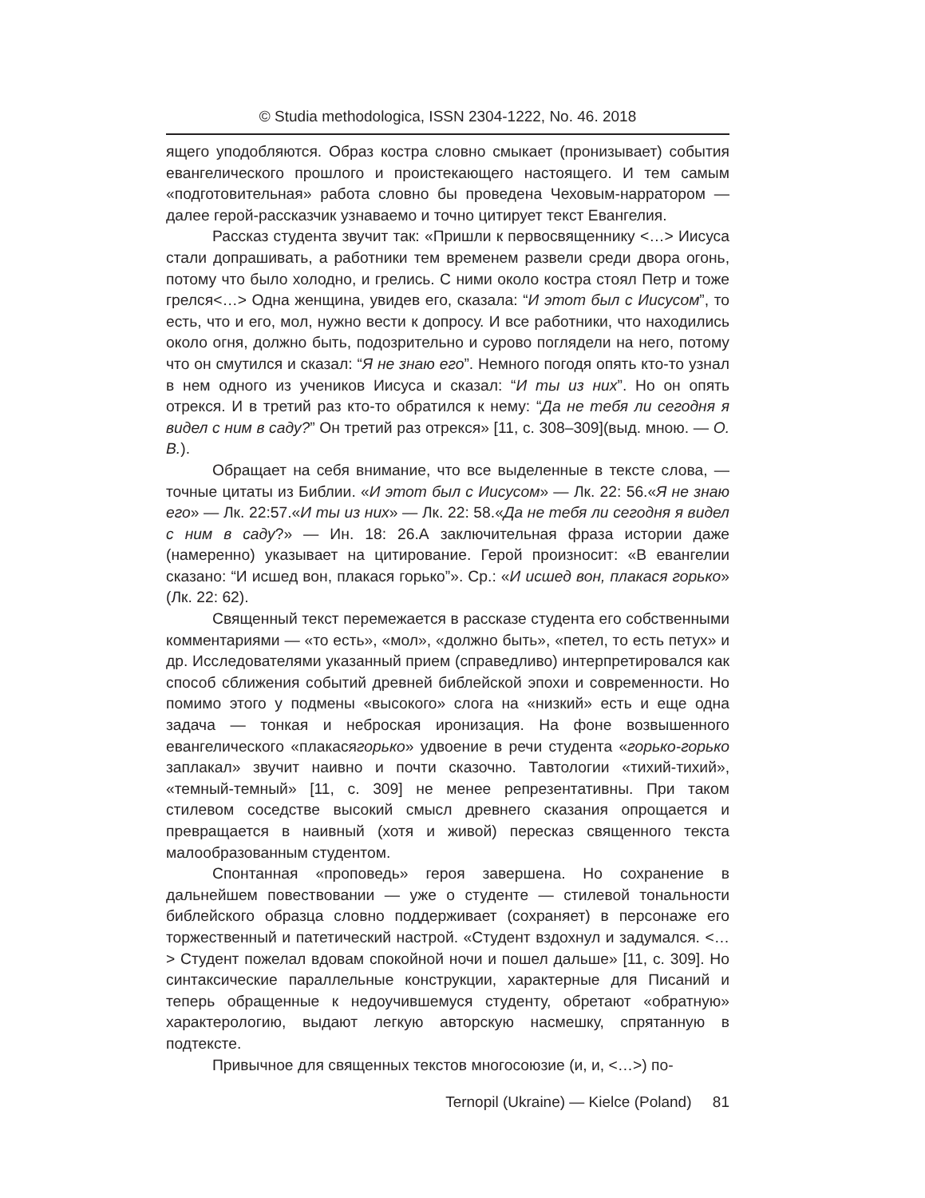© Studia methodologica, ISSN 2304-1222, No. 46. 2018
ящего уподобляются. Образ костра словно смыкает (пронизывает) события евангелического прошлого и проистекающего настоящего. И тем самым «подготовительная» работа словно бы проведена Чеховым-нарратором — далее герой-рассказчик узнаваемо и точно цитирует текст Евангелия.
Рассказ студента звучит так: «Пришли к первосвященнику <…> Иисуса стали допрашивать, а работники тем временем развели среди двора огонь, потому что было холодно, и грелись. С ними около костра стоял Петр и тоже грелся<…> Одна женщина, увидев его, сказала: “И этот был с Иисусом”, то есть, что и его, мол, нужно вести к допросу. И все работники, что находились около огня, должно быть, подозрительно и сурово поглядели на него, потому что он смутился и сказал: “Я не знаю его”. Немного погодя опять кто-то узнал в нем одного из учеников Иисуса и сказал: “И ты из них”. Но он опять отрекся. И в третий раз кто-то обратился к нему: “Да не тебя ли сегодня я видел с ним в саду?” Он третий раз отрекся» [11, с. 308–309](выд. мною. — О. В.).
Обращает на себя внимание, что все выделенные в тексте слова, — точные цитаты из Библии. «И этот был с Иисусом» — Лк. 22: 56.«Я не знаю его» — Лк. 22:57.«И ты из них» — Лк. 22: 58.«Да не тебя ли сегодня я видел с ним в саду?» — Ин. 18: 26.А заключительная фраза истории даже (намеренно) указывает на цитирование. Герой произносит: «В евангелии сказано: “И исшед вон, плакася горько”». Ср.: «И исшед вон, плакася горько» (Лк. 22: 62).
Священный текст перемежается в рассказе студента его собственными комментариями — «то есть», «мол», «должно быть», «петел, то есть петух» и др. Исследователями указанный прием (справедливо) интерпретировался как способ сближения событий древней библейской эпохи и современности. Но помимо этого у подмены «высокого» слога на «низкий» есть и еще одна задача — тонкая и неброская иронизация. На фоне возвышенного евангелического «плакасягорько» удвоение в речи студента «горько-горько заплакал» звучит наивно и почти сказочно. Тавтологии «тихий-тихий», «темный-темный» [11, с. 309] не менее репрезентативны. При таком стилевом соседстве высокий смысл древнего сказания опрощается и превращается в наивный (хотя и живой) пересказ священного текста малообразованным студентом.
Спонтанная «проповедь» героя завершена. Но сохранение в дальнейшем повествовании — уже о студенте — стилевой тональности библейского образца словно поддерживает (сохраняет) в персонаже его торжественный и патетический настрой. «Студент вздохнул и задумался. <…> Студент пожелал вдовам спокойной ночи и пошел дальше» [11, с. 309]. Но синтаксические параллельные конструкции, характерные для Писаний и теперь обращенные к недоучившемуся студенту, обретают «обратную» характерологию, выдают легкую авторскую насмешку, спрятанную в подтексте.
Привычное для священных текстов многосоюзие (и, и, <…>) по-
Ternopil (Ukraine) — Kielce (Poland) 81